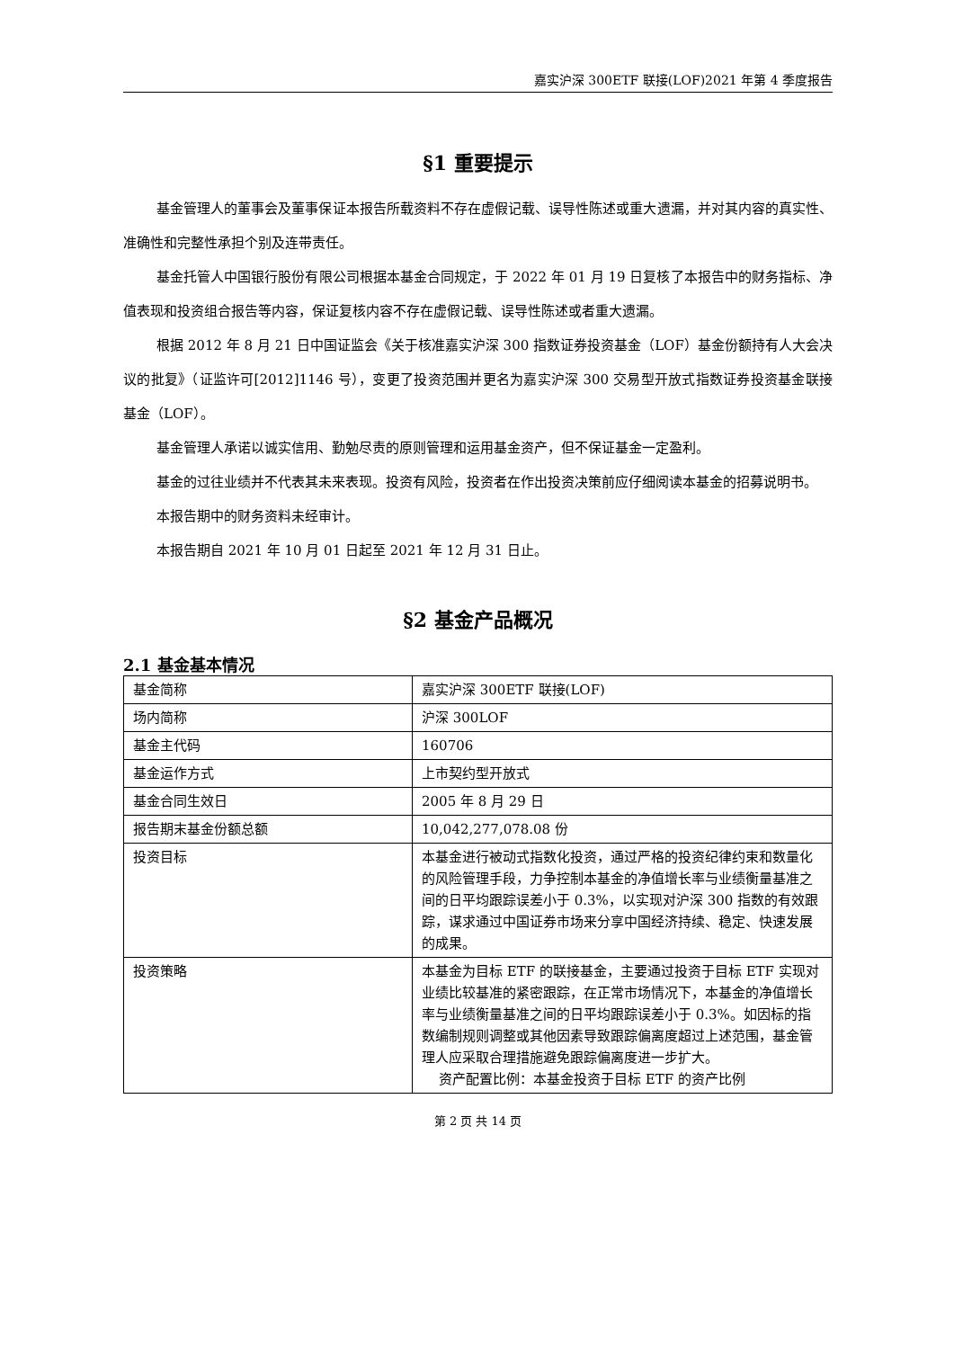嘉实沪深 300ETF 联接(LOF)2021 年第 4 季度报告
§1 重要提示
基金管理人的董事会及董事保证本报告所载资料不存在虚假记载、误导性陈述或重大遗漏，并对其内容的真实性、准确性和完整性承担个别及连带责任。
基金托管人中国银行股份有限公司根据本基金合同规定，于 2022 年 01 月 19 日复核了本报告中的财务指标、净值表现和投资组合报告等内容，保证复核内容不存在虚假记载、误导性陈述或者重大遗漏。
根据 2012 年 8 月 21 日中国证监会《关于核准嘉实沪深 300 指数证券投资基金（LOF）基金份额持有人大会决议的批复》（证监许可[2012]1146 号），变更了投资范围并更名为嘉实沪深 300 交易型开放式指数证券投资基金联接基金（LOF）。
基金管理人承诺以诚实信用、勤勉尽责的原则管理和运用基金资产，但不保证基金一定盈利。
基金的过往业绩并不代表其未来表现。投资有风险，投资者在作出投资决策前应仔细阅读本基金的招募说明书。
本报告期中的财务资料未经审计。
本报告期自 2021 年 10 月 01 日起至 2021 年 12 月 31 日止。
§2 基金产品概况
2.1 基金基本情况
| 基金简称 | 嘉实沪深 300ETF 联接(LOF) |
| 场内简称 | 沪深 300LOF |
| 基金主代码 | 160706 |
| 基金运作方式 | 上市契约型开放式 |
| 基金合同生效日 | 2005 年 8 月 29 日 |
| 报告期末基金份额总额 | 10,042,277,078.08 份 |
| 投资目标 | 本基金进行被动式指数化投资，通过严格的投资纪律约束和数量化的风险管理手段，力争控制本基金的净值增长率与业绩衡量基准之间的日平均跟踪误差小于 0.3%，以实现对沪深 300 指数的有效跟踪，谋求通过中国证券市场来分享中国经济持续、稳定、快速发展的成果。 |
| 投资策略 | 本基金为目标 ETF 的联接基金，主要通过投资于目标 ETF 实现对业绩比较基准的紧密跟踪，在正常市场情况下，本基金的净值增长率与业绩衡量基准之间的日平均跟踪误差小于 0.3%。如因标的指数编制规则调整或其他因素导致跟踪偏离度超过上述范围，基金管理人应采取合理措施避免跟踪偏离度进一步扩大。 资产配置比例：本基金投资于目标 ETF 的资产比例 |
第 2 页 共 14 页